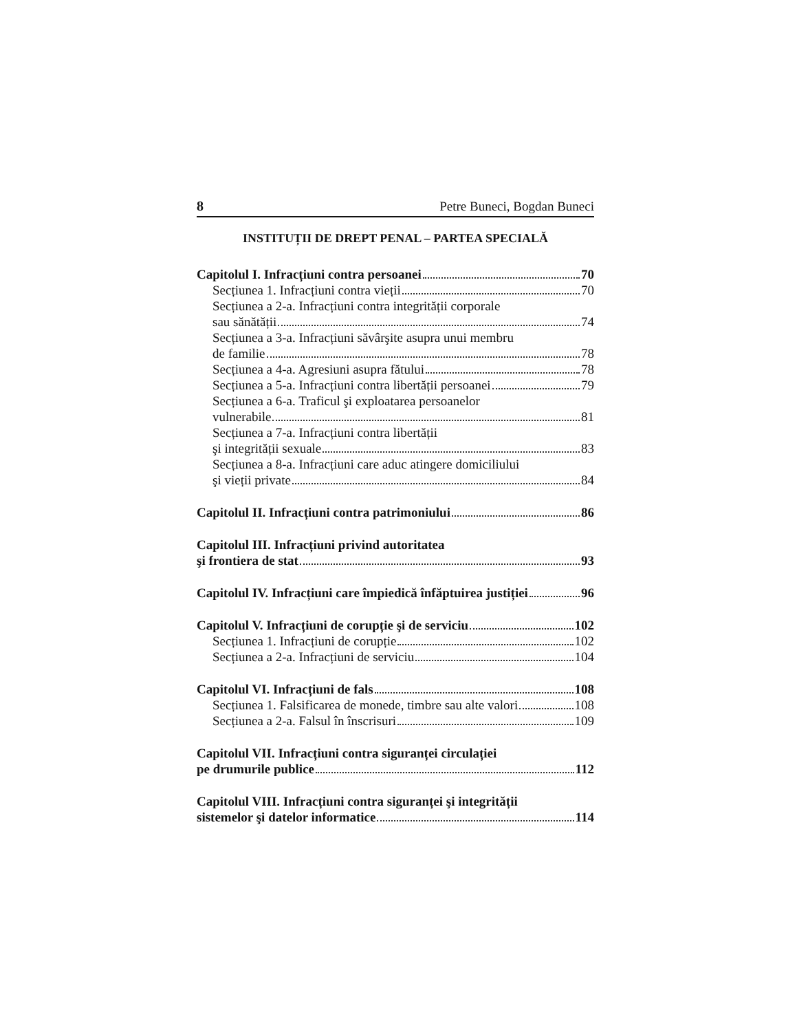8 Petre Buneci, Bogdan Buneci
INSTITUȚII DE DREPT PENAL – PARTEA SPECIALĂ
Capitolul I. Infracțiuni contra persoanei 70
Secțiunea 1. Infracțiuni contra vieții 70
Secțiunea a 2-a. Infracțiuni contra integrității corporale
sau sănătății 74
Secțiunea a 3-a. Infracțiuni săvârşite asupra unui membru
de familie 78
Secțiunea a 4-a. Agresiuni asupra fătului 78
Secțiunea a 5-a. Infracțiuni contra libertății persoanei 79
Secțiunea a 6-a. Traficul şi exploatarea persoanelor
vulnerabile 81
Secțiunea a 7-a. Infracțiuni contra libertății
şi integrității sexuale 83
Secțiunea a 8-a. Infracțiuni care aduc atingere domiciliului
şi vieții private 84
Capitolul II. Infracțiuni contra patrimoniului 86
Capitolul III. Infracțiuni privind autoritatea
şi frontiera de stat 93
Capitolul IV. Infracțiuni care împiedică înfăptuirea justiției 96
Capitolul V. Infracțiuni de corupție şi de serviciu 102
Secțiunea 1. Infracțiuni de corupție 102
Secțiunea a 2-a. Infracțiuni de serviciu 104
Capitolul VI. Infracțiuni de fals 108
Secțiunea 1. Falsificarea de monede, timbre sau alte valori 108
Secțiunea a 2-a. Falsul în înscrisuri 109
Capitolul VII. Infracțiuni contra siguranței circulației
pe drumurile publice 112
Capitolul VIII. Infracțiuni contra siguranței şi integrității
sistemelor şi datelor informatice 114